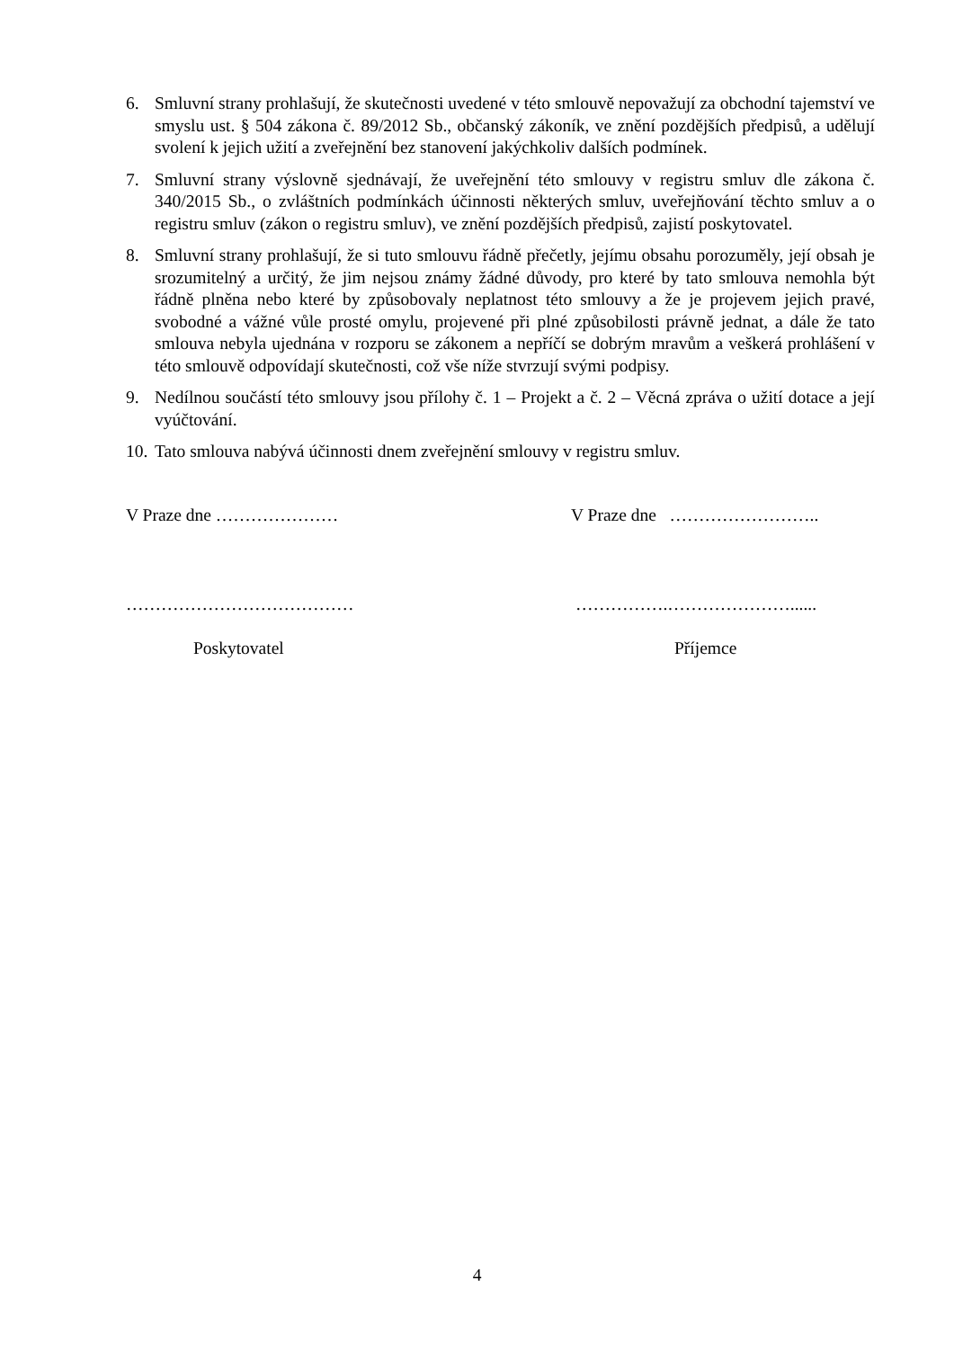6. Smluvní strany prohlašují, že skutečnosti uvedené v této smlouvě nepovažují za obchodní tajemství ve smyslu ust. § 504 zákona č. 89/2012 Sb., občanský zákoník, ve znění pozdějších předpisů, a udělují svolení k jejich užití a zveřejnění bez stanovení jakýchkoliv dalších podmínek.
7. Smluvní strany výslovně sjednávají, že uveřejnění této smlouvy v registru smluv dle zákona č. 340/2015 Sb., o zvláštních podmínkách účinnosti některých smluv, uveřejňování těchto smluv a o registru smluv (zákon o registru smluv), ve znění pozdějších předpisů, zajistí poskytovatel.
8. Smluvní strany prohlašují, že si tuto smlouvu řádně přečetly, jejímu obsahu porozuměly, její obsah je srozumitelný a určitý, že jim nejsou známy žádné důvody, pro které by tato smlouva nemohla být řádně plněna nebo které by způsobovaly neplatnost této smlouvy a že je projevem jejich pravé, svobodné a vážné vůle prosté omylu, projevené při plné způsobilosti právně jednat, a dále že tato smlouva nebyla ujednána v rozporu se zákonem a nepříčí se dobrým mravům a veškerá prohlášení v této smlouvě odpovídají skutečnosti, což vše níže stvrzují svými podpisy.
9. Nedílnou součástí této smlouvy jsou přílohy č. 1 – Projekt a č. 2 – Věcná zpráva o užití dotace a její vyúčtování.
10.
Tato smlouva nabývá účinnosti dnem zveřejnění smlouvy v registru smluv.
V Praze dne ………………… V Praze dne ……………………..
………………………………… …………….…………………......
Poskytovatel Příjemce
4